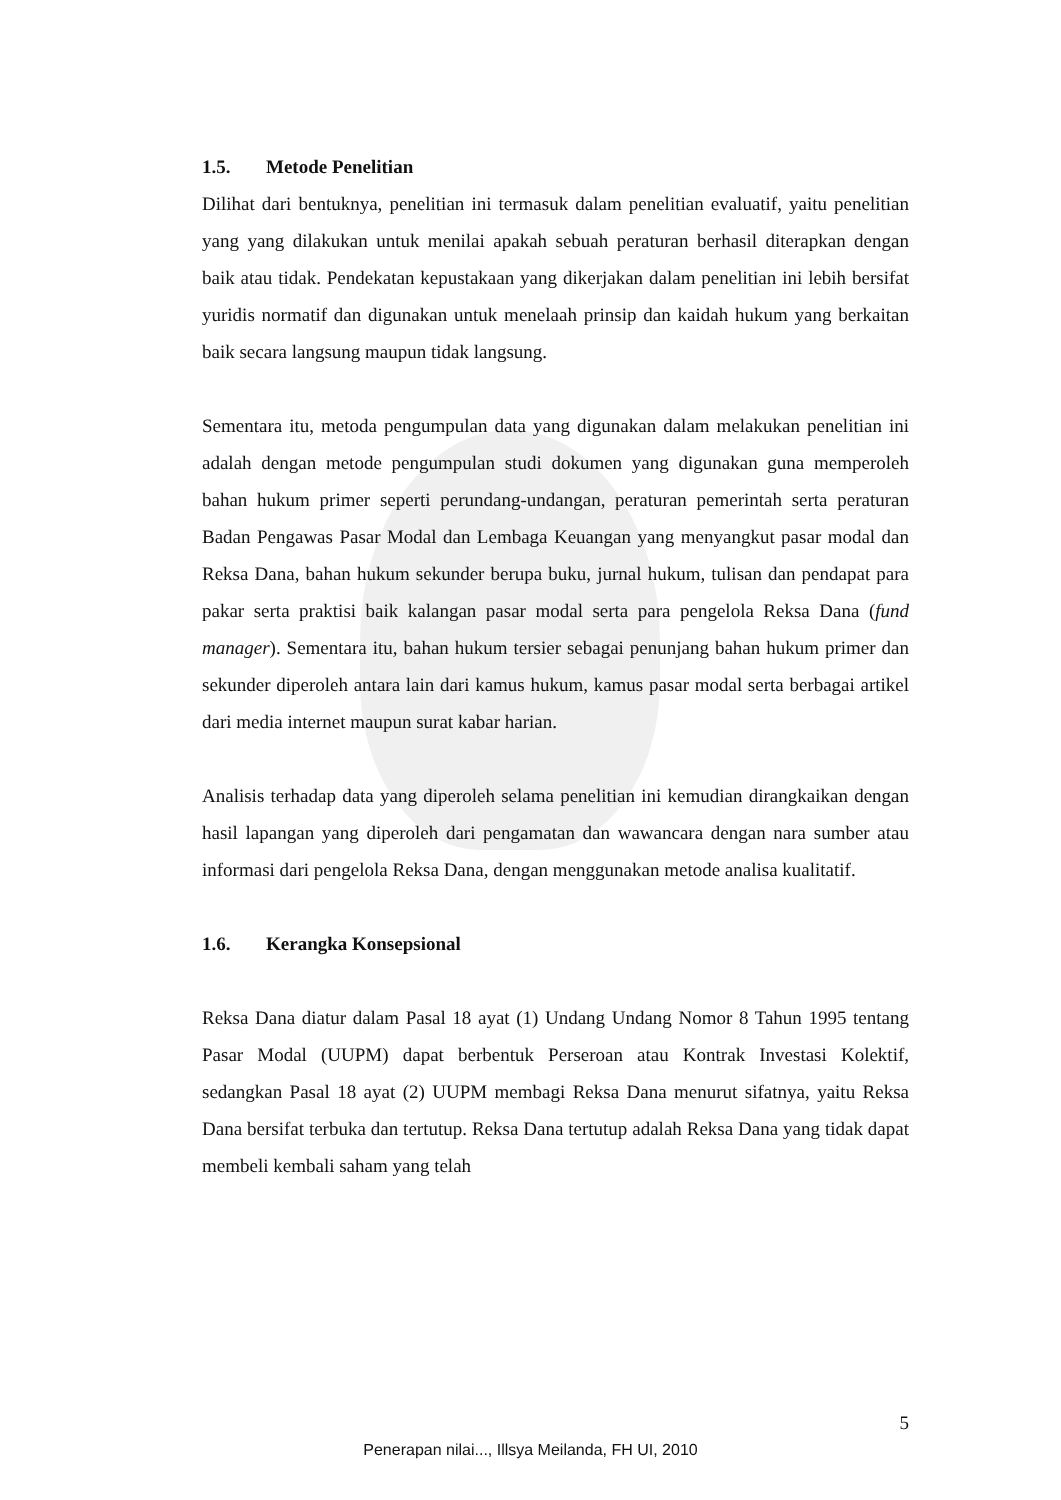1.5. Metode Penelitian
Dilihat dari bentuknya, penelitian ini termasuk dalam penelitian evaluatif, yaitu penelitian yang yang dilakukan untuk menilai apakah sebuah peraturan berhasil diterapkan dengan baik atau tidak. Pendekatan kepustakaan yang dikerjakan dalam penelitian ini lebih bersifat yuridis normatif dan digunakan untuk menelaah prinsip dan kaidah hukum yang berkaitan baik secara langsung maupun tidak langsung.
Sementara itu, metoda pengumpulan data yang digunakan dalam melakukan penelitian ini adalah dengan metode pengumpulan studi dokumen yang digunakan guna memperoleh bahan hukum primer seperti perundang-undangan, peraturan pemerintah serta peraturan Badan Pengawas Pasar Modal dan Lembaga Keuangan yang menyangkut pasar modal dan Reksa Dana, bahan hukum sekunder berupa buku, jurnal hukum, tulisan dan pendapat para pakar serta praktisi baik kalangan pasar modal serta para pengelola Reksa Dana (fund manager). Sementara itu, bahan hukum tersier sebagai penunjang bahan hukum primer dan sekunder diperoleh antara lain dari kamus hukum, kamus pasar modal serta berbagai artikel dari media internet maupun surat kabar harian.
Analisis terhadap data yang diperoleh selama penelitian ini kemudian dirangkaikan dengan hasil lapangan yang diperoleh dari pengamatan dan wawancara dengan nara sumber atau informasi dari pengelola Reksa Dana, dengan menggunakan metode analisa kualitatif.
1.6. Kerangka Konsepsional
Reksa Dana diatur dalam Pasal 18 ayat (1) Undang Undang Nomor 8 Tahun 1995 tentang Pasar Modal (UUPM) dapat berbentuk Perseroan atau Kontrak Investasi Kolektif, sedangkan Pasal 18 ayat (2) UUPM membagi Reksa Dana menurut sifatnya, yaitu Reksa Dana bersifat terbuka dan tertutup. Reksa Dana tertutup adalah Reksa Dana yang tidak dapat membeli kembali saham yang telah
5
Penerapan nilai..., Illsya Meilanda, FH UI, 2010